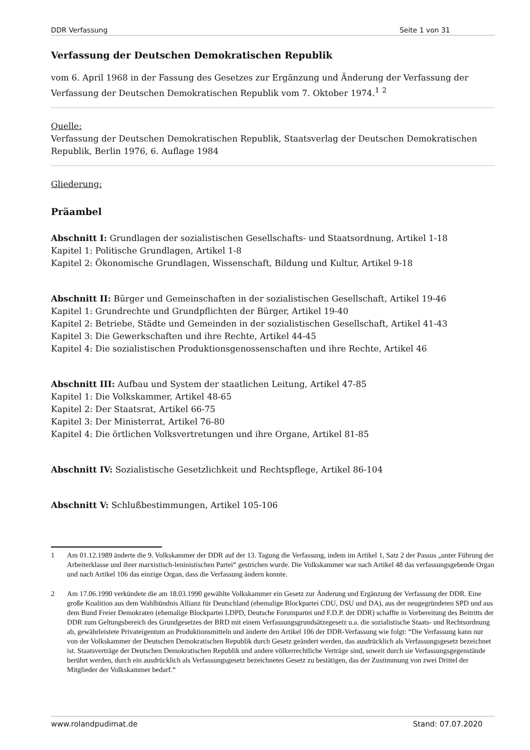DDR Verfassung Seite 1 von 31
Verfassung der Deutschen Demokratischen Republik
vom 6. April 1968 in der Fassung des Gesetzes zur Ergänzung und Änderung der Verfassung der Verfassung der Deutschen Demokratischen Republik vom 7. Oktober 1974.<sup>1</sup> <sup>2</sup>
Quelle:
Verfassung der Deutschen Demokratischen Republik, Staatsverlag der Deutschen Demokratischen Republik, Berlin 1976, 6. Auflage 1984
Gliederung:
Präambel
Abschnitt I: Grundlagen der sozialistischen Gesellschafts- und Staatsordnung, Artikel 1-18
Kapitel 1: Politische Grundlagen, Artikel 1-8
Kapitel 2: Ökonomische Grundlagen, Wissenschaft, Bildung und Kultur, Artikel 9-18
Abschnitt II: Bürger und Gemeinschaften in der sozialistischen Gesellschaft, Artikel 19-46
Kapitel 1: Grundrechte und Grundpflichten der Bürger, Artikel 19-40
Kapitel 2: Betriebe, Städte und Gemeinden in der sozialistischen Gesellschaft, Artikel 41-43
Kapitel 3: Die Gewerkschaften und ihre Rechte, Artikel 44-45
Kapitel 4: Die sozialistischen Produktionsgenossenschaften und ihre Rechte, Artikel 46
Abschnitt III: Aufbau und System der staatlichen Leitung, Artikel 47-85
Kapitel 1: Die Volkskammer, Artikel 48-65
Kapitel 2: Der Staatsrat, Artikel 66-75
Kapitel 3: Der Ministerrat, Artikel 76-80
Kapitel 4: Die örtlichen Volksvertretungen und ihre Organe, Artikel 81-85
Abschnitt IV: Sozialistische Gesetzlichkeit und Rechtspflege, Artikel 86-104
Abschnitt V: Schlußbestimmungen, Artikel 105-106
1 Am 01.12.1989 änderte die 9. Volkskammer der DDR auf der 13. Tagung die Verfassung, indem im Artikel 1, Satz 2 der Passus „unter Führung der Arbeiterklasse und ihrer marxistisch-leninistischen Partei“ gestrichen wurde. Die Volkskammer war nach Artikel 48 das verfassungsgebende Organ und nach Artikel 106 das einzige Organ, dass die Verfassung ändern konnte.
2 Am 17.06.1990 verkündete die am 18.03.1990 gewählte Volkskammer ein Gesetz zur Änderung und Ergänzung der Verfassung der DDR. Eine große Koalition aus dem Wahlbündnis Allianz für Deutschland (ehemalige Blockpartei CDU, DSU und DA), aus der neugegründeten SPD und aus dem Bund Freier Demokraten (ehemalige Blockpartei LDPD, Deutsche Forumpartei und F.D.P. der DDR) schaffte in Vorbereitung des Beitritts der DDR zum Geltungsbereich des Grundgesetzes der BRD mit einem Verfassungsgrundsätzegesetz u.a. die sozialistische Staats- und Rechtsordnung ab, gewährleistete Privateigentum an Produktionsmitteln und änderte den Artikel 106 der DDR-Verfassung wie folgt: “Die Verfassung kann nur von der Volkskammer der Deutschen Demokratischen Republik durch Gesetz geändert werden, das ausdrücklich als Verfassungsgesetz bezeichnet ist. Staatsverträge der Deutschen Demokratischen Republik und andere völkerrechtliche Verträge sind, soweit durch sie Verfassungsgegenstände berührt werden, durch ein ausdrücklich als Verfassungsgesetz bezeichnetes Gesetz zu bestätigen, das der Zustimmung von zwei Drittel der Mitglieder der Volkskammer bedarf.“
www.rolandpudimat.de Stand: 07.07.2020